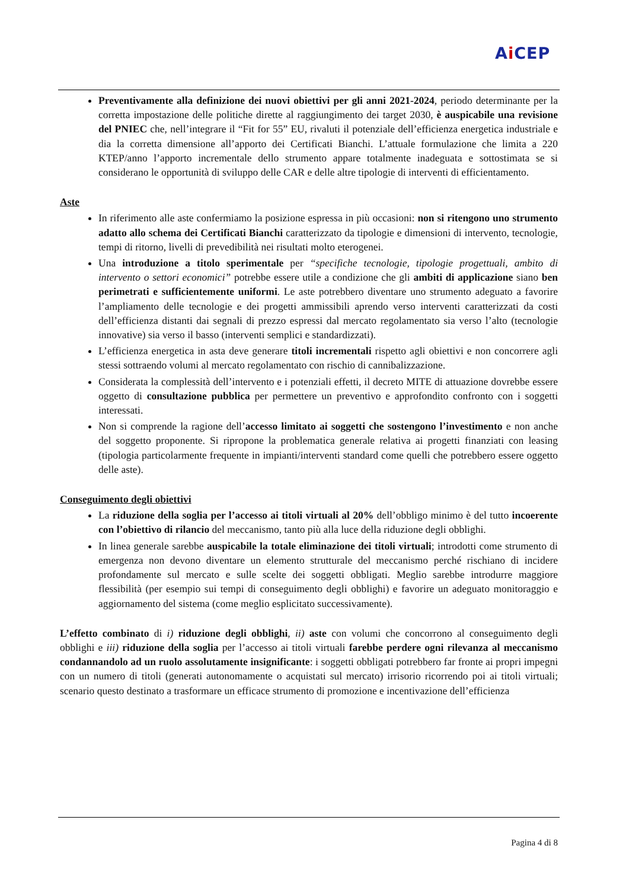Ai CEP
Preventivamente alla definizione dei nuovi obiettivi per gli anni 2021-2024, periodo determinante per la corretta impostazione delle politiche dirette al raggiungimento dei target 2030, è auspicabile una revisione del PNIEC che, nell’integrare il “Fit for 55” EU, rivaluti il potenziale dell’efficienza energetica industriale e dia la corretta dimensione all’apporto dei Certificati Bianchi. L’attuale formulazione che limita a 220 KTEP/anno l’apporto incrementale dello strumento appare totalmente inadeguata e sottostimata se si considerano le opportunità di sviluppo delle CAR e delle altre tipologie di interventi di efficientamento.
Aste
In riferimento alle aste confermiamo la posizione espressa in più occasioni: non si ritengono uno strumento adatto allo schema dei Certificati Bianchi caratterizzato da tipologie e dimensioni di intervento, tecnologie, tempi di ritorno, livelli di prevedibilità nei risultati molto eterogenei.
Una introduzione a titolo sperimentale per “specifiche tecnologie, tipologie progettuali, ambito di intervento o settori economici” potrebbe essere utile a condizione che gli ambiti di applicazione siano ben perimetrati e sufficientemente uniformi. Le aste potrebbero diventare uno strumento adeguato a favorire l’ampliamento delle tecnologie e dei progetti ammissibili aprendo verso interventi caratterizzati da costi dell’efficienza distanti dai segnali di prezzo espressi dal mercato regolamentato sia verso l’alto (tecnologie innovative) sia verso il basso (interventi semplici e standardizzati).
L’efficienza energetica in asta deve generare titoli incrementali rispetto agli obiettivi e non concorrere agli stessi sottraendo volumi al mercato regolamentato con rischio di cannibalizzazione.
Considerata la complessità dell’intervento e i potenziali effetti, il decreto MITE di attuazione dovrebbe essere oggetto di consultazione pubblica per permettere un preventivo e approfondito confronto con i soggetti interessati.
Non si comprende la ragione dell’accesso limitato ai soggetti che sostengono l’investimento e non anche del soggetto proponente. Si ripropone la problematica generale relativa ai progetti finanziati con leasing (tipologia particolarmente frequente in impianti/interventi standard come quelli che potrebbero essere oggetto delle aste).
Conseguimento degli obiettivi
La riduzione della soglia per l’accesso ai titoli virtuali al 20% dell’obbligo minimo è del tutto incoerente con l’obiettivo di rilancio del meccanismo, tanto più alla luce della riduzione degli obblighi.
In linea generale sarebbe auspicabile la totale eliminazione dei titoli virtuali; introdotti come strumento di emergenza non devono diventare un elemento strutturale del meccanismo perché rischiano di incidere profondamente sul mercato e sulle scelte dei soggetti obbligati. Meglio sarebbe introdurre maggiore flessibilità (per esempio sui tempi di conseguimento degli obblighi) e favorire un adeguato monitoraggio e aggiornamento del sistema (come meglio esplicitato successivamente).
L’effetto combinato di i) riduzione degli obblighi, ii) aste con volumi che concorrono al conseguimento degli obblighi e iii) riduzione della soglia per l’accesso ai titoli virtuali farebbe perdere ogni rilevanza al meccanismo condannandolo ad un ruolo assolutamente insignificante: i soggetti obbligati potrebbero far fronte ai propri impegni con un numero di titoli (generati autonomamente o acquistati sul mercato) irrisorio ricorrendo poi ai titoli virtuali; scenario questo destinato a trasformare un efficace strumento di promozione e incentivazione dell’efficienza
Pagina 4 di 8